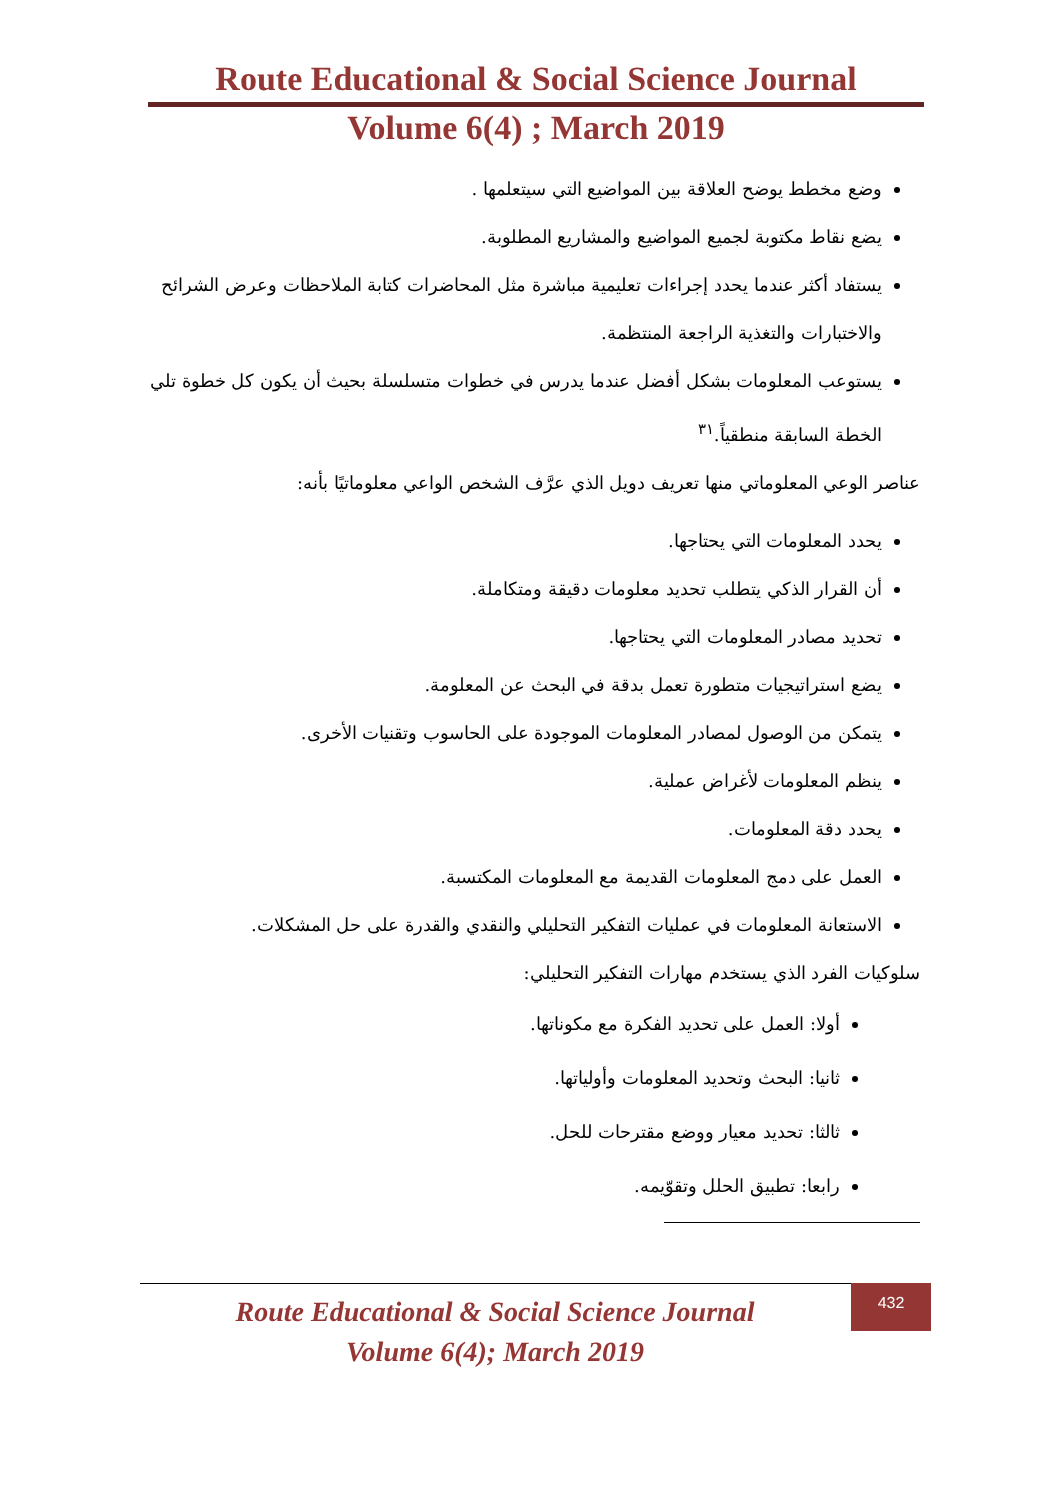Route Educational & Social Science Journal
Volume 6(4) ; March 2019
وضع مخطط يوضح العلاقة بين المواضيع التي سيتعلمها .
يضع نقاط مكتوبة لجميع المواضيع والمشاريع المطلوبة.
يستفاد أكثر عندما يحدد إجراءات تعليمية مباشرة مثل المحاضرات كتابة الملاحظات وعرض الشرائح والاختبارات والتغذية الراجعة المنتظمة.
يستوعب المعلومات بشكل أفضل عندما يدرس في خطوات متسلسلة بحيث أن يكون كل خطوة تلي الخطة السابقة منطقياً.<sup>٣١</sup>
عناصر الوعي المعلوماتي منها تعريف دويل الذي عرَّف الشخص الواعي معلوماتيًا بأنه:
يحدد المعلومات التي يحتاجها.
أن القرار الذكي يتطلب تحديد معلومات دقيقة ومتكاملة.
تحديد مصادر المعلومات التي يحتاجها.
يضع استراتيجيات متطورة تعمل بدقة في البحث عن المعلومة.
يتمكن من الوصول لمصادر المعلومات الموجودة على الحاسوب وتقنيات الأخرى.
ينظم المعلومات لأغراض عملية.
يحدد دقة المعلومات.
العمل على دمج المعلومات القديمة مع المعلومات المكتسبة.
الاستعانة المعلومات في عمليات التفكير التحليلي والنقدي والقدرة على حل المشكلات.
سلوكيات الفرد الذي يستخدم مهارات التفكير التحليلي:
أولا: العمل على تحديد الفكرة مع مكوناتها.
ثانيا: البحث وتحديد المعلومات وأولياتها.
ثالثا: تحديد معيار ووضع مقترحات للحل.
رابعا: تطبيق الحلل وتقوّيمه.
Route Educational & Social Science Journal
Volume 6(4); March 2019
432